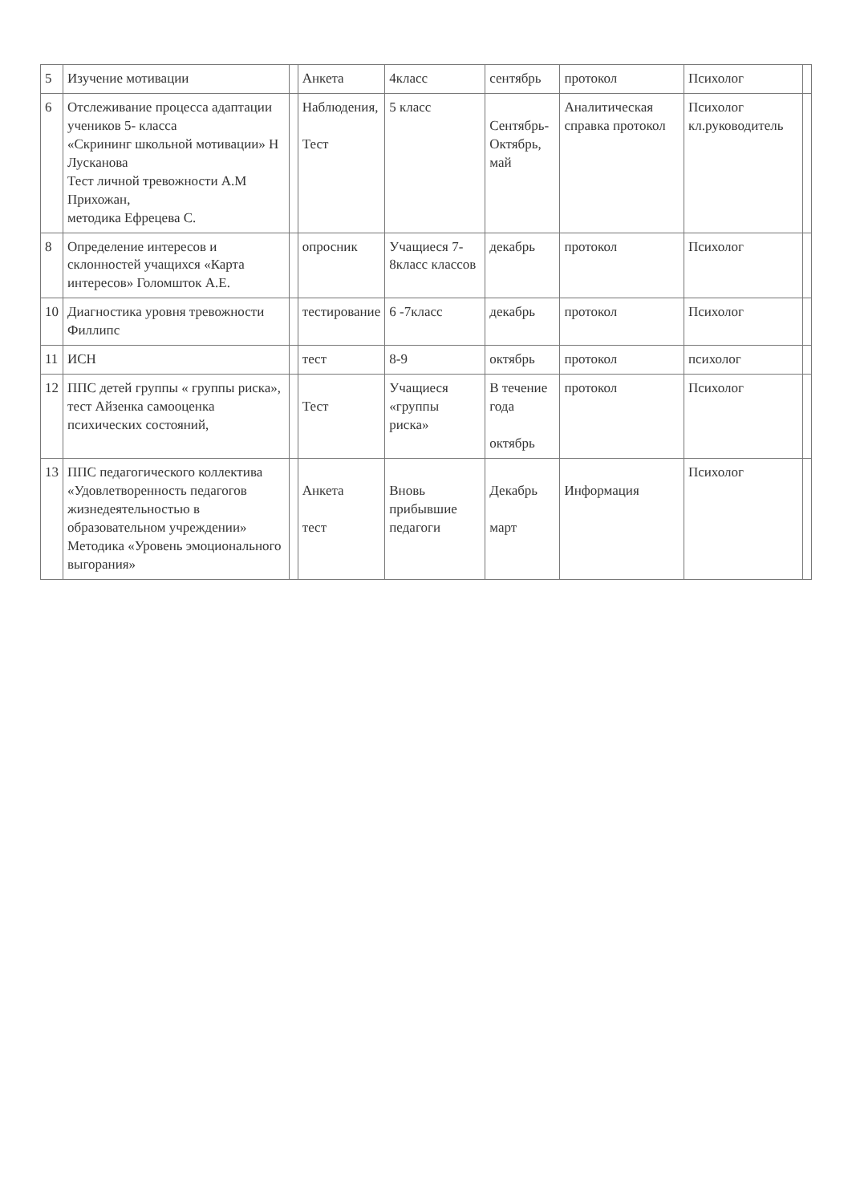| 5 | Изучение мотивации | | Анкета | 4класс | сентябрь | протокол | Психолог | |
| 6 | Отслеживание процесса адаптации учеников 5- класса «Скрининг школьной мотивации» Н Лусканова Тест личной тревожности А.М Прихожан, методика Ефрецева С. | | Наблюдения, Тест | 5 класс | Сентябрь- Октябрь, май | Аналитическая справка протокол | Психолог кл.руководитель | |
| 8 | Определение интересов и склонностей учащихся «Карта интересов» Голомшток А.Е. | | опросник | Учащиеся 7-8класс классов | декабрь | протокол | Психолог | |
| 10 | Диагностика уровня тревожности Филлипс | | тестирование | 6 -7класс | декабрь | протокол | Психолог | |
| 11 | ИСН | | тест | 8-9 | октябрь | протокол | психолог | |
| 12 | ППС детей группы « группы риска», тест Айзенка самооценка психических состояний, | | Тест | Учащиеся «группы риска» | В течение года октябрь | протокол | Психолог | |
| 13 | ППС педагогического коллектива «Удовлетворенность педагогов жизнедеятельностью в образовательном учреждении» Методика «Уровень эмоционального выгорания» | | Анкета тест | Вновь прибывшие педагоги | Декабрь март | Информация | Психолог | |